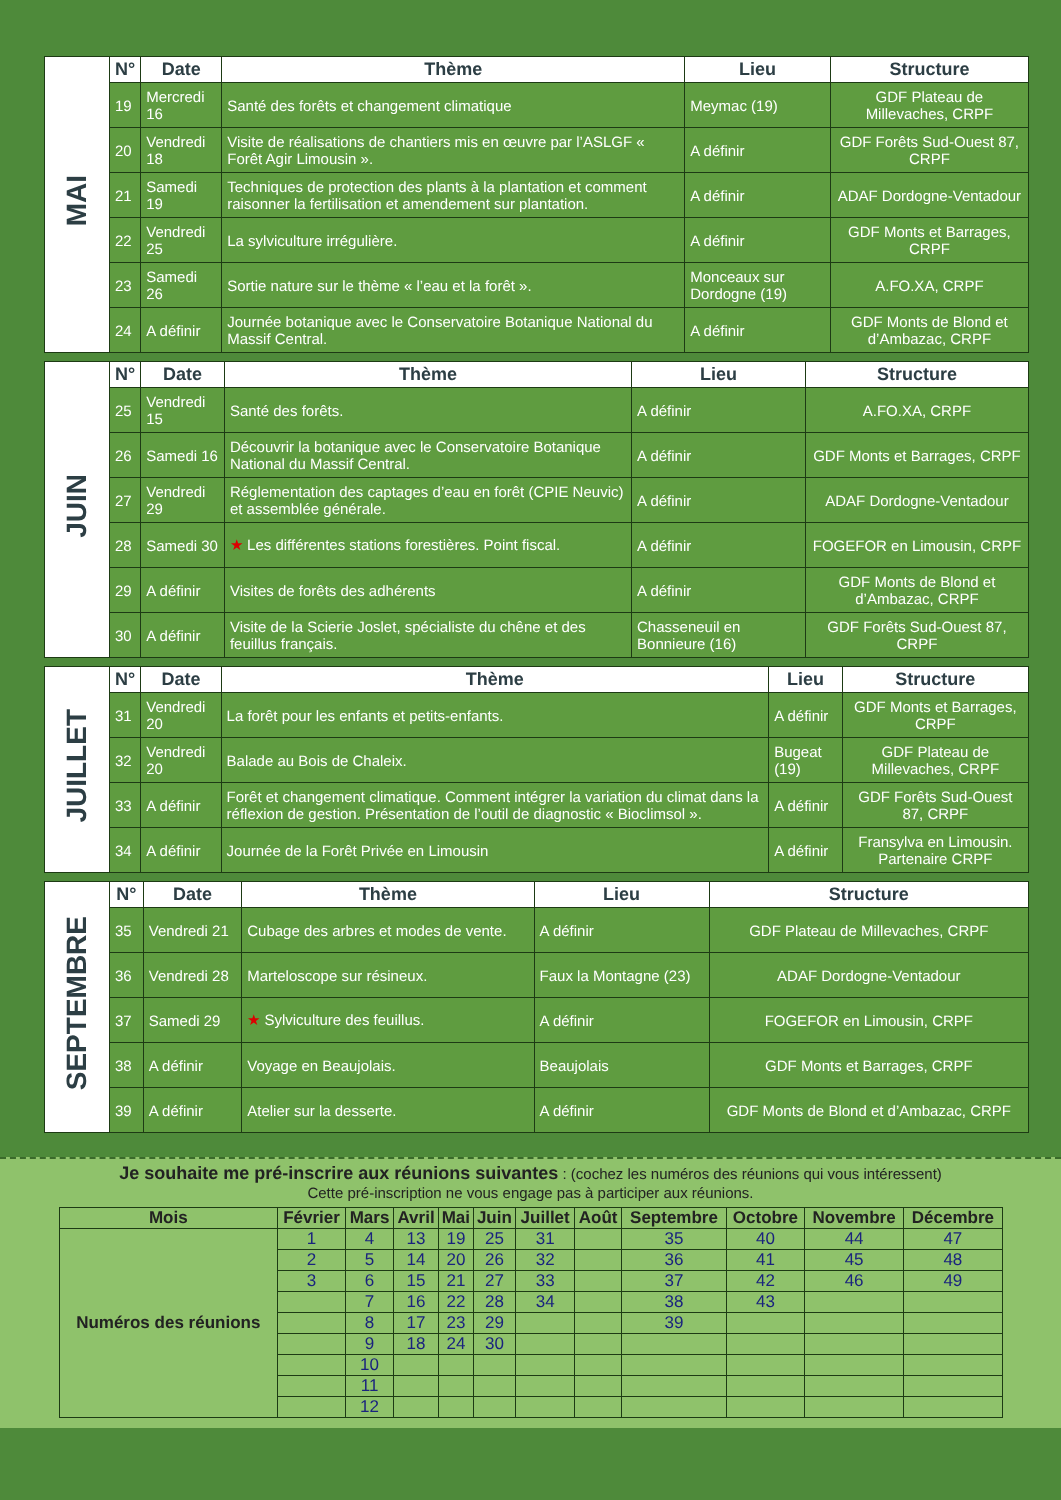| MAI | N° | Date | Thème | Lieu | Structure |
| | 19 | Mercredi 16 | Santé des forêts et changement climatique | Meymac (19) | GDF Plateau de Millevaches, CRPF |
| | 20 | Vendredi 18 | Visite de réalisations de chantiers mis en œuvre par l’ASLGF « Forêt Agir Limousin ». | A définir | GDF Forêts Sud-Ouest 87, CRPF |
| | 21 | Samedi 19 | Techniques de protection des plants à la plantation et comment raisonner la fertilisation et amendement sur plantation. | A définir | ADAF Dordogne-Ventadour |
| | 22 | Vendredi 25 | La sylviculture irrégulière. | A définir | GDF Monts et Barrages, CRPF |
| | 23 | Samedi 26 | Sortie nature sur le thème « l’eau et la forêt ». | Monceaux sur Dordogne (19) | A.FO.XA, CRPF |
| | 24 | A définir | Journée botanique avec le Conservatoire Botanique National du Massif Central. | A définir | GDF Monts de Blond et d’Ambazac, CRPF |
| JUIN | N° | Date | Thème | Lieu | Structure |
| | 25 | Vendredi 15 | Santé des forêts. | A définir | A.FO.XA, CRPF |
| | 26 | Samedi 16 | Découvrir la botanique avec le Conservatoire Botanique National du Massif Central. | A définir | GDF Monts et Barrages, CRPF |
| | 27 | Vendredi 29 | Réglementation des captages d’eau en forêt (CPIE Neuvic) et assemblée générale. | A définir | ADAF Dordogne-Ventadour |
| | 28 | Samedi 30 | ★ Les différentes stations forestières. Point fiscal. | A définir | FOGEFOR en Limousin, CRPF |
| | 29 | A définir | Visites de forêts des adhérents | A définir | GDF Monts de Blond et d’Ambazac, CRPF |
| | 30 | A définir | Visite de la Scierie Joslet, spécialiste du chêne et des feuillus français. | Chasseneuil en Bonnieure (16) | GDF Forêts Sud-Ouest 87, CRPF |
| JUILLET | N° | Date | Thème | Lieu | Structure |
| | 31 | Vendredi 20 | La forêt pour les enfants et petits-enfants. | A définir | GDF Monts et Barrages, CRPF |
| | 32 | Vendredi 20 | Balade au Bois de Chaleix. | Bugeat (19) | GDF Plateau de Millevaches, CRPF |
| | 33 | A définir | Forêt et changement climatique. Comment intégrer la variation du climat dans la réflexion de gestion. Présentation de l’outil de diagnostic « Bioclimsol ». | A définir | GDF Forêts Sud-Ouest 87, CRPF |
| | 34 | A définir | Journée de la Forêt Privée en Limousin | A définir | Fransylva en Limousin. Partenaire CRPF |
| SEPTEMBRE | N° | Date | Thème | Lieu | Structure |
| | 35 | Vendredi 21 | Cubage des arbres et modes de vente. | A définir | GDF Plateau de Millevaches, CRPF |
| | 36 | Vendredi 28 | Marteloscope sur résineux. | Faux la Montagne (23) | ADAF Dordogne-Ventadour |
| | 37 | Samedi 29 | ★ Sylviculture des feuillus. | A définir | FOGEFOR en Limousin, CRPF |
| | 38 | A définir | Voyage en Beaujolais. | Beaujolais | GDF Monts et Barrages, CRPF |
| | 39 | A définir | Atelier sur la desserte. | A définir | GDF Monts de Blond et d’Ambazac, CRPF |
Je souhaite me pré-inscrire aux réunions suivantes : (cochez les numéros des réunions qui vous intéressent)
Cette pré-inscription ne vous engage pas à participer aux réunions.
| Mois | Février | Mars | Avril | Mai | Juin | Juillet | Août | Septembre | Octobre | Novembre | Décembre |
| --- | --- | --- | --- | --- | --- | --- | --- | --- | --- | --- | --- |
| Numéros des réunions | 1 | 4 | 13 | 19 | 25 | 31 | | 35 | 40 | 44 | 47 |
| | 2 | 5 | 14 | 20 | 26 | 32 | | 36 | 41 | 45 | 48 |
| | 3 | 6 | 15 | 21 | 27 | 33 | | 37 | 42 | 46 | 49 |
| | | 7 | 16 | 22 | 28 | 34 | | 38 | 43 | | |
| | | 8 | 17 | 23 | 29 | | | 39 | | | |
| | | 9 | 18 | 24 | 30 | | | | | | |
| | | 10 | | | | | | | | | |
| | | 11 | | | | | | | | | |
| | | 12 | | | | | | | | | |